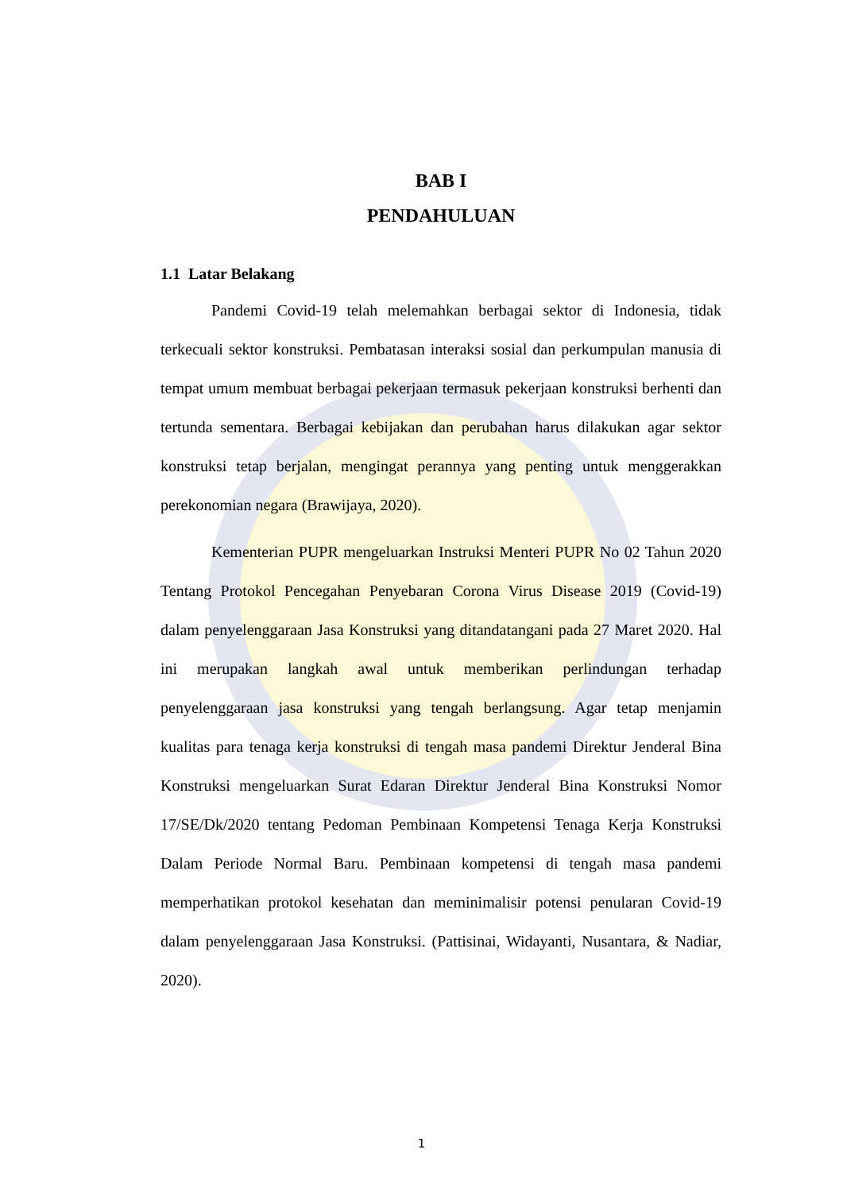BAB I
PENDAHULUAN
1.1 Latar Belakang
Pandemi Covid-19 telah melemahkan berbagai sektor di Indonesia, tidak terkecuali sektor konstruksi. Pembatasan interaksi sosial dan perkumpulan manusia di tempat umum membuat berbagai pekerjaan termasuk pekerjaan konstruksi berhenti dan tertunda sementara. Berbagai kebijakan dan perubahan harus dilakukan agar sektor konstruksi tetap berjalan, mengingat perannya yang penting untuk menggerakkan perekonomian negara (Brawijaya, 2020).
Kementerian PUPR mengeluarkan Instruksi Menteri PUPR No 02 Tahun 2020 Tentang Protokol Pencegahan Penyebaran Corona Virus Disease 2019 (Covid-19) dalam penyelenggaraan Jasa Konstruksi yang ditandatangani pada 27 Maret 2020. Hal ini merupakan langkah awal untuk memberikan perlindungan terhadap penyelenggaraan jasa konstruksi yang tengah berlangsung. Agar tetap menjamin kualitas para tenaga kerja konstruksi di tengah masa pandemi Direktur Jenderal Bina Konstruksi mengeluarkan Surat Edaran Direktur Jenderal Bina Konstruksi Nomor 17/SE/Dk/2020 tentang Pedoman Pembinaan Kompetensi Tenaga Kerja Konstruksi Dalam Periode Normal Baru. Pembinaan kompetensi di tengah masa pandemi memperhatikan protokol kesehatan dan meminimalisir potensi penularan Covid-19 dalam penyelenggaraan Jasa Konstruksi. (Pattisinai, Widayanti, Nusantara, & Nadiar, 2020).
1